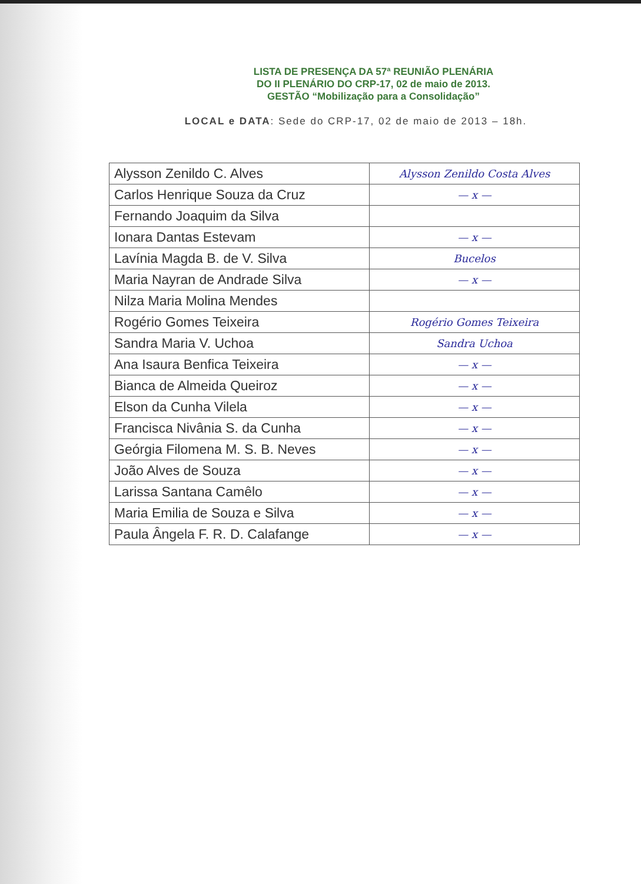LISTA DE PRESENÇA DA 57ª REUNIÃO PLENÁRIA
DO II PLENÁRIO DO CRP-17, 02 de maio de 2013.
GESTÃO “Mobilização para a Consolidação”
LOCAL e DATA: Sede do CRP-17, 02 de maio de 2013 – 18h.
| Alysson Zenildo C. Alves | Alysson Zenildo Costa Alves |
| Carlos Henrique Souza da Cruz | — x — |
| Fernando Joaquim da Silva | |
| Ionara Dantas Estevam | — x — |
| Lavínia Magda B. de V. Silva | Bucelos |
| Maria Nayran de Andrade Silva | — x — |
| Nilza Maria Molina Mendes | |
| Rogério Gomes Teixeira | Rogério Gomes Teixeira |
| Sandra Maria V. Uchoa | Sandra Uchoa |
| Ana Isaura Benfica Teixeira | — x — |
| Bianca de Almeida Queiroz | — x — |
| Elson da Cunha Vilela | — x — |
| Francisca Nivânia S. da Cunha | — x — |
| Geórgia Filomena M. S. B. Neves | — x — |
| João Alves de Souza | — x — |
| Larissa Santana Camêlo | — x — |
| Maria Emilia de Souza e Silva | — x — |
| Paula Ângela F. R. D. Calafange | — x — |